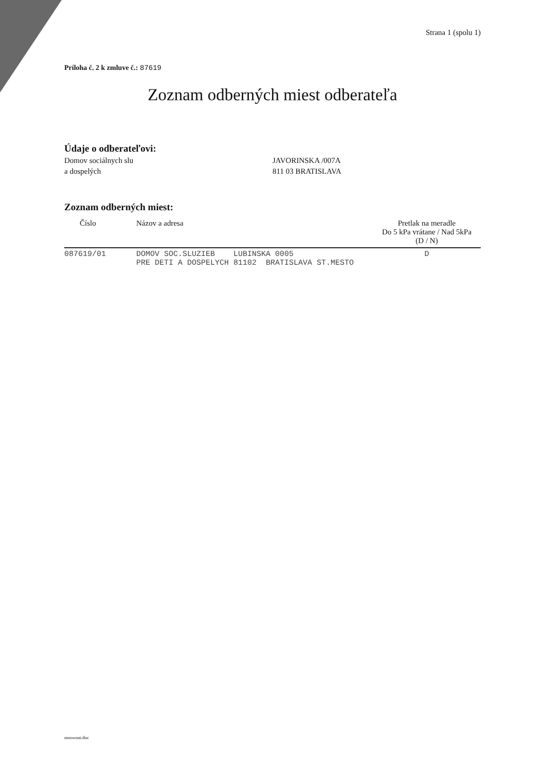Strana 1 (spolu 1)
Príloha č. 2 k zmluve č.: 87619
Zoznam odberných miest odberateľa
Údaje o odberateľovi:
Domov sociálnych slu
a dospelých
JAVORINSKA /007A
811 03 BRATISLAVA
Zoznam odberných miest:
| Číslo | Názov a adresa | Pretlak na meradle Do 5 kPa vrátane / Nad 5kPa (D / N) |
| --- | --- | --- |
| 087619/01 | DOMOV SOC.SLUZIEB LUBINSKA 0005 PRE DETI A DOSPELYCH 81102 BRATISLAVA ST.MESTO | D |
moswom.doc